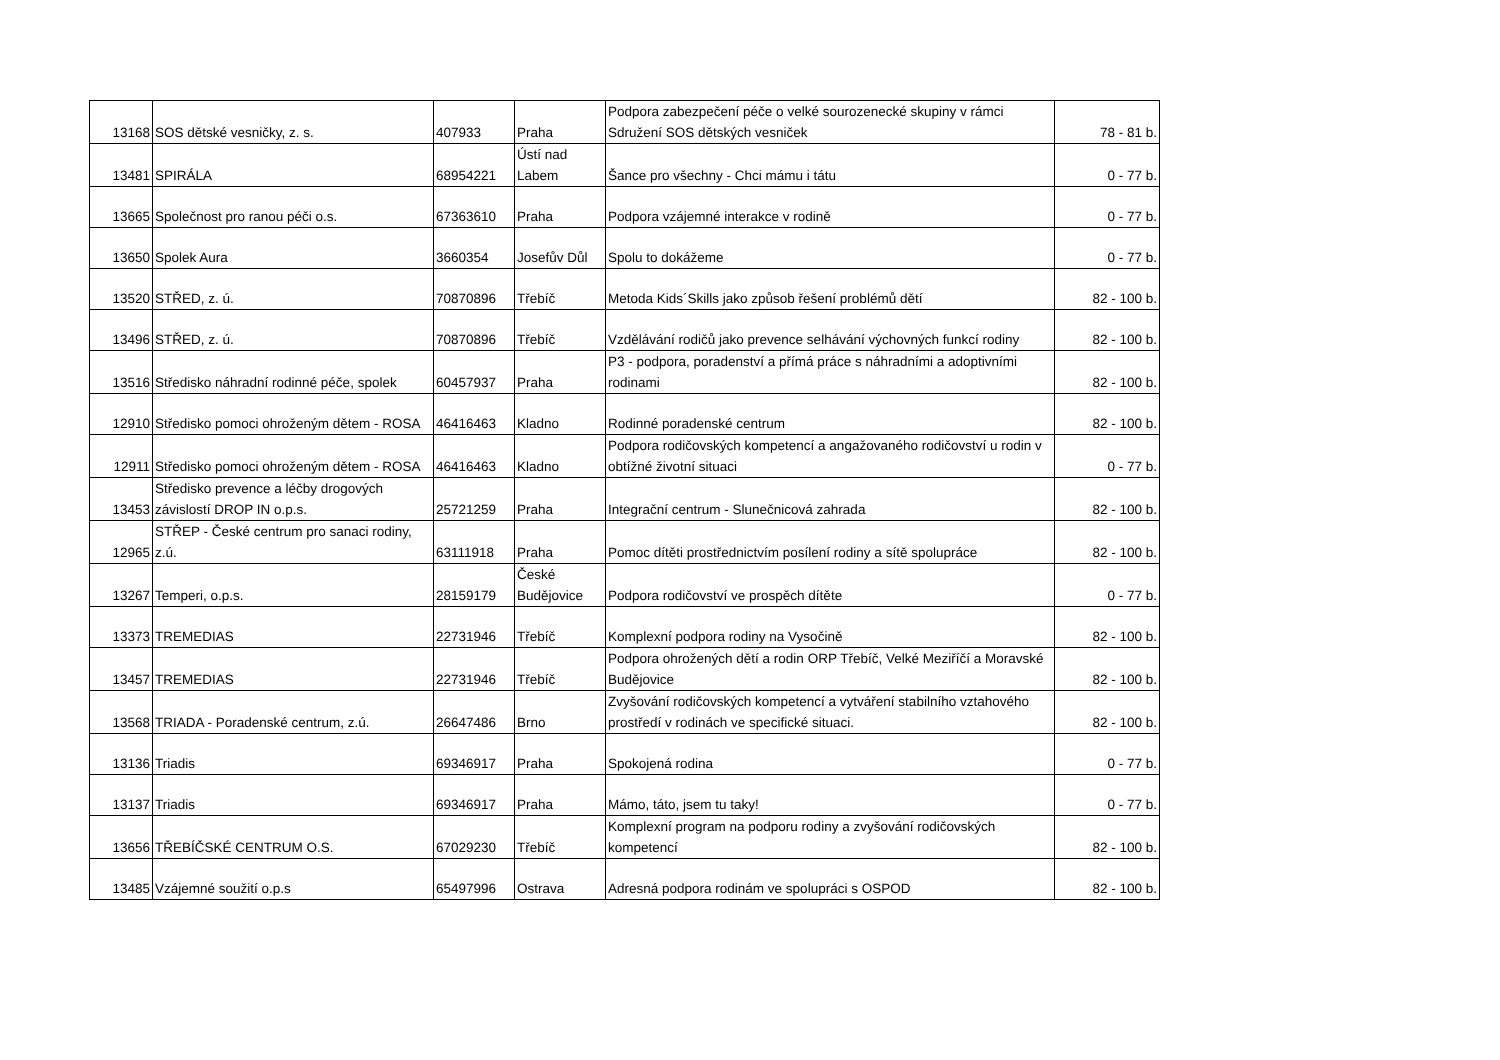| 13168 | SOS dětské vesničky, z. s. | 407933 | Praha | Podpora zabezpečení péče o velké sourozenecké skupiny v rámci Sdružení SOS dětských vesniček | 78 - 81 b. |
| 13481 | SPIRÁLA | 68954221 | Ústí nad Labem | Šance pro všechny - Chci mámu i tátu | 0 - 77 b. |
| 13665 | Společnost pro ranou péči o.s. | 67363610 | Praha | Podpora vzájemné interakce v rodině | 0 - 77 b. |
| 13650 | Spolek Aura | 3660354 | Josefův Důl | Spolu to dokážeme | 0 - 77 b. |
| 13520 | STŘED, z. ú. | 70870896 | Třebíč | Metoda Kids´Skills jako způsob řešení problémů dětí | 82 - 100 b. |
| 13496 | STŘED, z. ú. | 70870896 | Třebíč | Vzdělávání rodičů jako prevence selhávání výchovných funkcí rodiny | 82 - 100 b. |
| 13516 | Středisko náhradní rodinné péče, spolek | 60457937 | Praha | P3 - podpora, poradenství a přímá práce s náhradními a adoptivními rodinami | 82 - 100 b. |
| 12910 | Středisko pomoci ohroženým dětem - ROSA | 46416463 | Kladno | Rodinné poradenské centrum | 82 - 100 b. |
| 12911 | Středisko pomoci ohroženým dětem - ROSA | 46416463 | Kladno | Podpora rodičovských kompetencí a angažovaného rodičovství u rodin v obtížné životní situaci | 0 - 77 b. |
| 13453 | Středisko prevence a léčby drogových závislostí DROP IN o.p.s. | 25721259 | Praha | Integrační centrum - Slunečnicová zahrada | 82 - 100 b. |
| 12965 | STŘEP - České centrum pro sanaci rodiny, z.ú. | 63111918 | Praha | Pomoc dítěti prostřednictvím posílení rodiny a sítě spolupráce | 82 - 100 b. |
| 13267 | Temperi, o.p.s. | 28159179 | České Budějovice | Podpora rodičovství ve prospěch dítěte | 0 - 77 b. |
| 13373 | TREMEDIAS | 22731946 | Třebíč | Komplexní podpora rodiny na Vysočině | 82 - 100 b. |
| 13457 | TREMEDIAS | 22731946 | Třebíč | Podpora ohrožených dětí a rodin ORP Třebíč, Velké Meziříčí a Moravské Budějovice | 82 - 100 b. |
| 13568 | TRIADA - Poradenské centrum, z.ú. | 26647486 | Brno | Zvyšování rodičovských kompetencí a vytváření stabilního vztahového prostředí v rodinách ve specifické situaci. | 82 - 100 b. |
| 13136 | Triadis | 69346917 | Praha | Spokojená rodina | 0 - 77 b. |
| 13137 | Triadis | 69346917 | Praha | Mámo, táto, jsem tu taky! | 0 - 77 b. |
| 13656 | TŘEBÍČSKÉ CENTRUM O.S. | 67029230 | Třebíč | Komplexní program na podporu rodiny a zvyšování rodičovských kompetencí | 82 - 100 b. |
| 13485 | Vzájemné soužití o.p.s | 65497996 | Ostrava | Adresná podpora rodinám ve spolupráci s OSPOD | 82 - 100 b. |